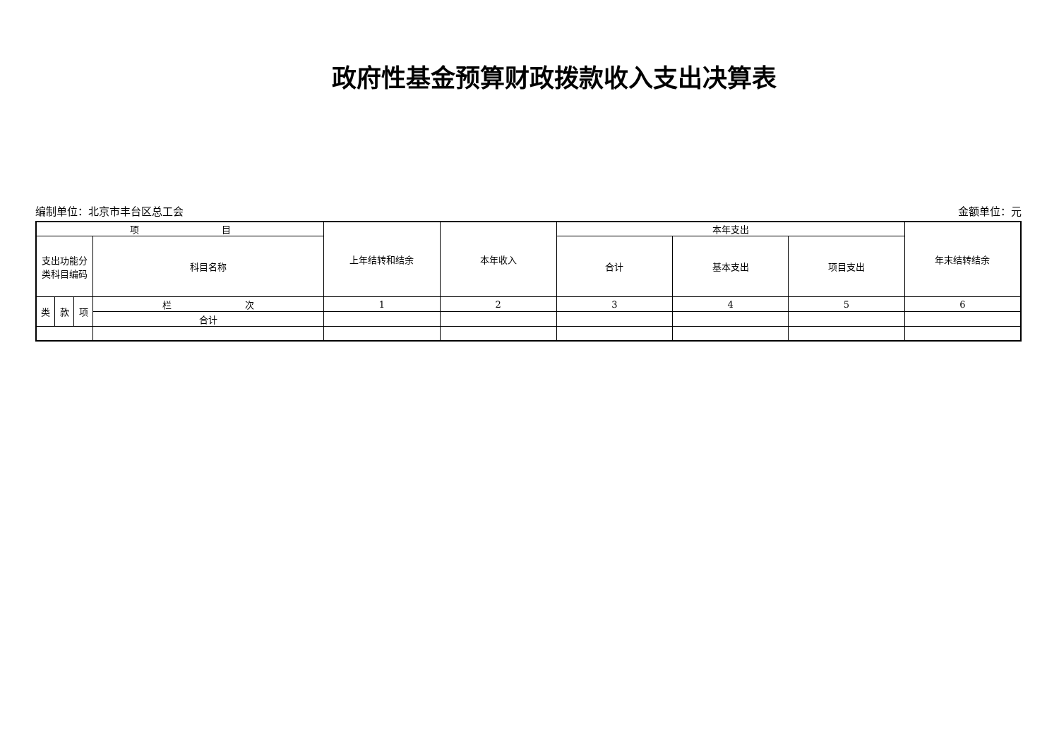政府性基金预算财政拨款收入支出决算表
编制单位：北京市丰台区总工会 金额单位：元
| 项 目 | | | | 上年结转和结余 | 本年收入 | 本年支出 | | | 年末结转结余 |
| --- | --- | --- | --- | --- | --- | --- | --- | --- | --- |
| 支出功能分 类科目编码 | | | 科目名称 | | | 合计 | 基本支出 | 项目支出 | |
| 类 | 款 | 项 | 栏 次 | 1 | 2 | 3 | 4 | 5 | 6 |
| | | | 合计 | | | | | | |